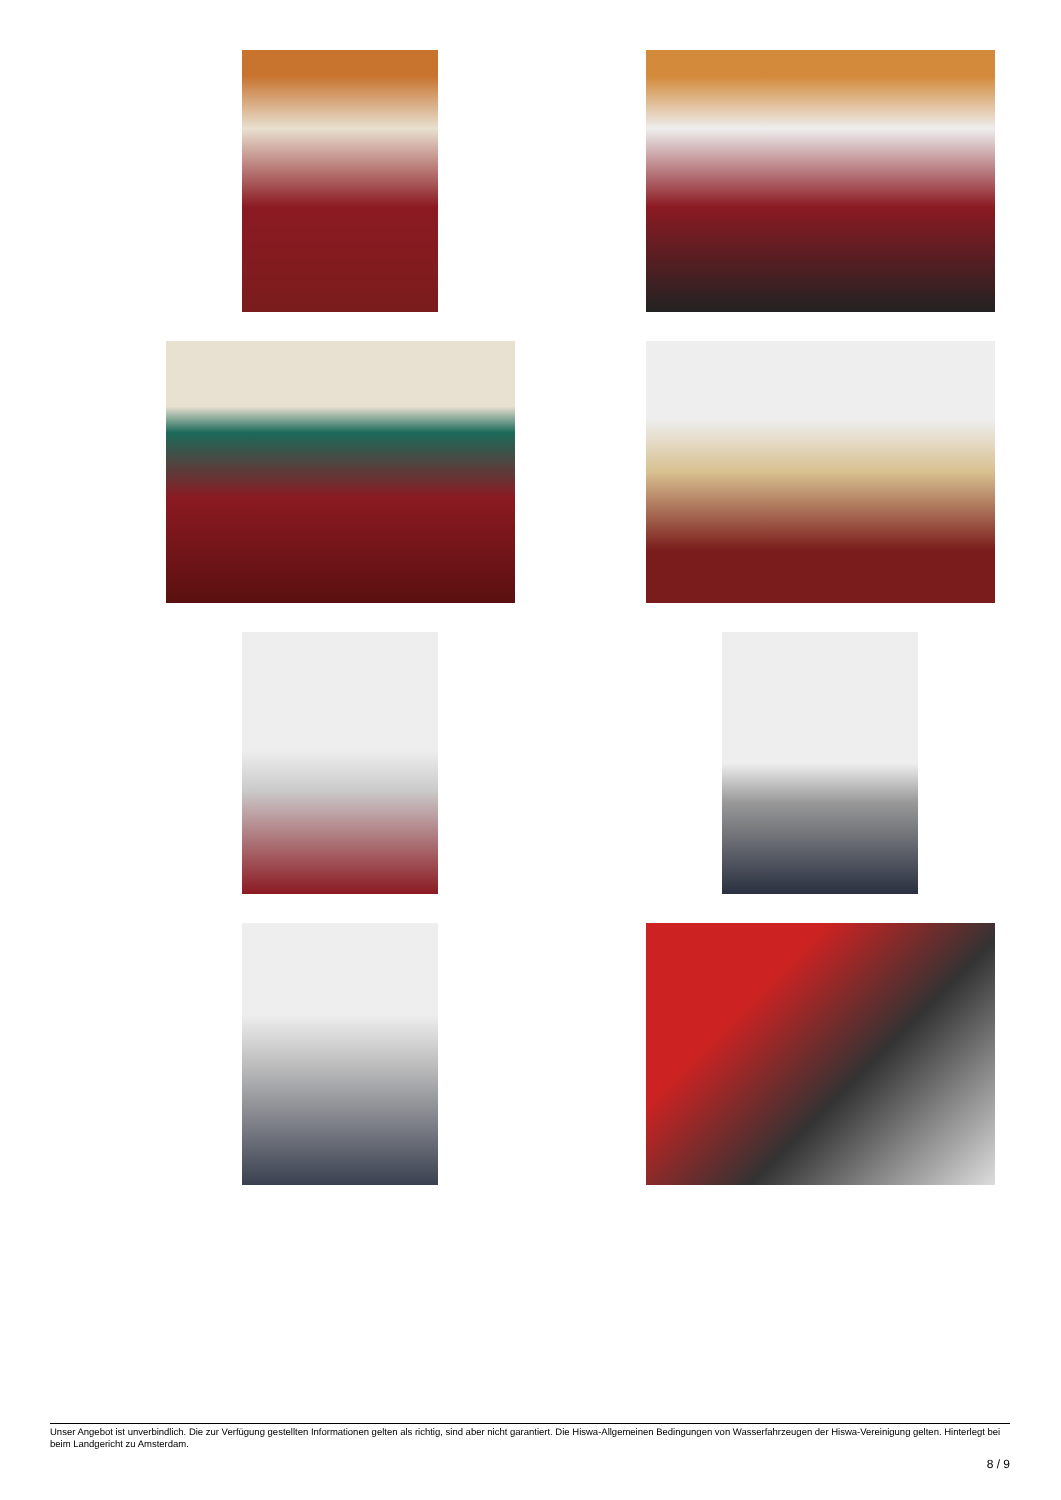Unser Angebot ist unverbindlich. Die zur Verfügung gestellten Informationen gelten als richtig, sind aber nicht garantiert. Die Hiswa-Allgemeinen Bedingungen von Wasserfahrzeugen der Hiswa-Vereinigung gelten. Hinterlegt bei beim Landgericht zu Amsterdam.
8 / 9